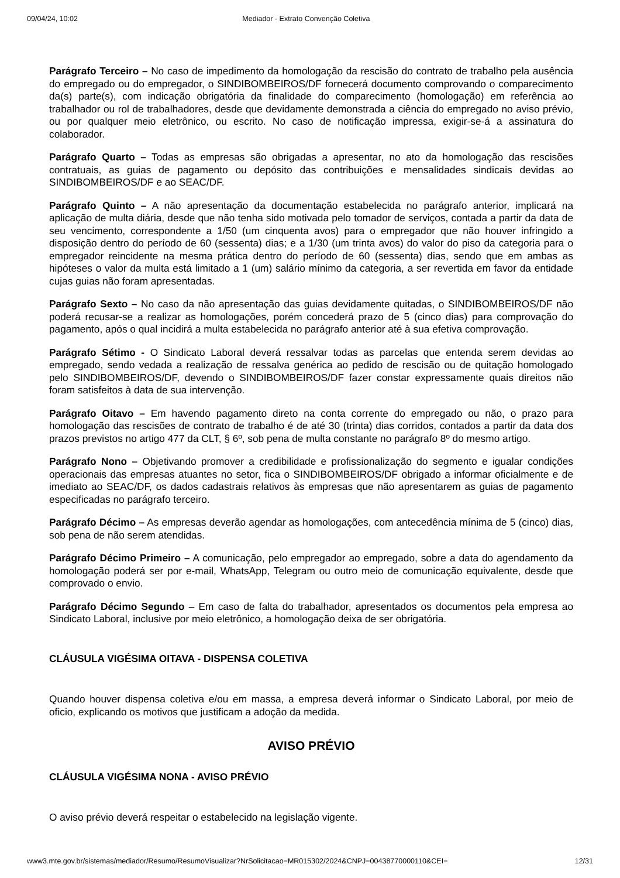09/04/24, 10:02 Mediador - Extrato Convenção Coletiva
Parágrafo Terceiro – No caso de impedimento da homologação da rescisão do contrato de trabalho pela ausência do empregado ou do empregador, o SINDIBOMBEIROS/DF fornecerá documento comprovando o comparecimento da(s) parte(s), com indicação obrigatória da finalidade do comparecimento (homologação) em referência ao trabalhador ou rol de trabalhadores, desde que devidamente demonstrada a ciência do empregado no aviso prévio, ou por qualquer meio eletrônico, ou escrito. No caso de notificação impressa, exigir-se-á a assinatura do colaborador.
Parágrafo Quarto – Todas as empresas são obrigadas a apresentar, no ato da homologação das rescisões contratuais, as guias de pagamento ou depósito das contribuições e mensalidades sindicais devidas ao SINDIBOMBEIROS/DF e ao SEAC/DF.
Parágrafo Quinto – A não apresentação da documentação estabelecida no parágrafo anterior, implicará na aplicação de multa diária, desde que não tenha sido motivada pelo tomador de serviços, contada a partir da data de seu vencimento, correspondente a 1/50 (um cinquenta avos) para o empregador que não houver infringido a disposição dentro do período de 60 (sessenta) dias; e a 1/30 (um trinta avos) do valor do piso da categoria para o empregador reincidente na mesma prática dentro do período de 60 (sessenta) dias, sendo que em ambas as hipóteses o valor da multa está limitado a 1 (um) salário mínimo da categoria, a ser revertida em favor da entidade cujas guias não foram apresentadas.
Parágrafo Sexto – No caso da não apresentação das guias devidamente quitadas, o SINDIBOMBEIROS/DF não poderá recusar-se a realizar as homologações, porém concederá prazo de 5 (cinco dias) para comprovação do pagamento, após o qual incidirá a multa estabelecida no parágrafo anterior até à sua efetiva comprovação.
Parágrafo Sétimo - O Sindicato Laboral deverá ressalvar todas as parcelas que entenda serem devidas ao empregado, sendo vedada a realização de ressalva genérica ao pedido de rescisão ou de quitação homologado pelo SINDIBOMBEIROS/DF, devendo o SINDIBOMBEIROS/DF fazer constar expressamente quais direitos não foram satisfeitos à data de sua intervenção.
Parágrafo Oitavo – Em havendo pagamento direto na conta corrente do empregado ou não, o prazo para homologação das rescisões de contrato de trabalho é de até 30 (trinta) dias corridos, contados a partir da data dos prazos previstos no artigo 477 da CLT, § 6º, sob pena de multa constante no parágrafo 8º do mesmo artigo.
Parágrafo Nono – Objetivando promover a credibilidade e profissionalização do segmento e igualar condições operacionais das empresas atuantes no setor, fica o SINDIBOMBEIROS/DF obrigado a informar oficialmente e de imediato ao SEAC/DF, os dados cadastrais relativos às empresas que não apresentarem as guias de pagamento especificadas no parágrafo terceiro.
Parágrafo Décimo – As empresas deverão agendar as homologações, com antecedência mínima de 5 (cinco) dias, sob pena de não serem atendidas.
Parágrafo Décimo Primeiro – A comunicação, pelo empregador ao empregado, sobre a data do agendamento da homologação poderá ser por e-mail, WhatsApp, Telegram ou outro meio de comunicação equivalente, desde que comprovado o envio.
Parágrafo Décimo Segundo – Em caso de falta do trabalhador, apresentados os documentos pela empresa ao Sindicato Laboral, inclusive por meio eletrônico, a homologação deixa de ser obrigatória.
CLÁUSULA VIGÉSIMA OITAVA - DISPENSA COLETIVA
Quando houver dispensa coletiva e/ou em massa, a empresa deverá informar o Sindicato Laboral, por meio de oficio, explicando os motivos que justificam a adoção da medida.
AVISO PRÉVIO
CLÁUSULA VIGÉSIMA NONA - AVISO PRÉVIO
O aviso prévio deverá respeitar o estabelecido na legislação vigente.
www3.mte.gov.br/sistemas/mediador/Resumo/ResumoVisualizar?NrSolicitacao=MR015302/2024&CNPJ=00438770000110&CEI= 12/31